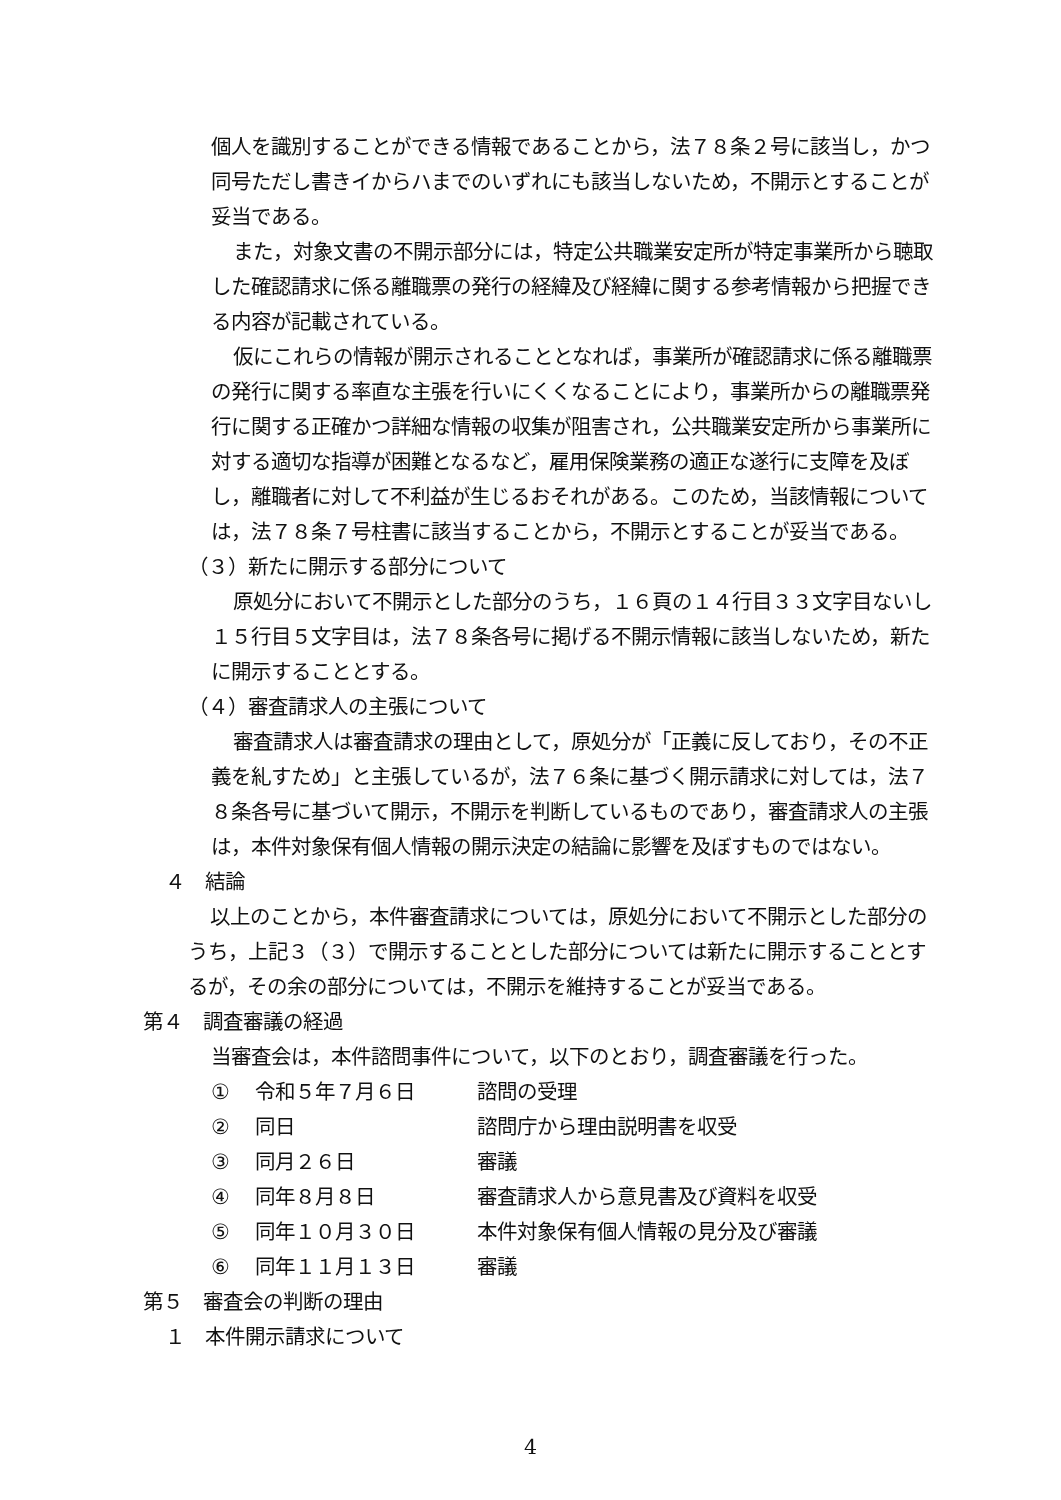個人を識別することができる情報であることから，法７８条２号に該当し，かつ同号ただし書きイからハまでのいずれにも該当しないため，不開示とすることが妥当である。
また，対象文書の不開示部分には，特定公共職業安定所が特定事業所から聴取した確認請求に係る離職票の発行の経緯及び経緯に関する参考情報から把握できる内容が記載されている。
仮にこれらの情報が開示されることとなれば，事業所が確認請求に係る離職票の発行に関する率直な主張を行いにくくなることにより，事業所からの離職票発行に関する正確かつ詳細な情報の収集が阻害され，公共職業安定所から事業所に対する適切な指導が困難となるなど，雇用保険業務の適正な遂行に支障を及ぼし，離職者に対して不利益が生じるおそれがある。このため，当該情報については，法７８条７号柱書に該当することから，不開示とすることが妥当である。
（３）新たに開示する部分について
原処分において不開示とした部分のうち，１６頁の１４行目３３文字目ないし１５行目５文字目は，法７８条各号に掲げる不開示情報に該当しないため，新たに開示することとする。
（４）審査請求人の主張について
審査請求人は審査請求の理由として，原処分が「正義に反しており，その不正義を糺すため」と主張しているが，法７６条に基づく開示請求に対しては，法７８条各号に基づいて開示，不開示を判断しているものであり，審査請求人の主張は，本件対象保有個人情報の開示決定の結論に影響を及ぼすものではない。
４　結論
以上のことから，本件審査請求については，原処分において不開示とした部分のうち，上記３（３）で開示することとした部分については新たに開示することとするが，その余の部分については，不開示を維持することが妥当である。
第４　調査審議の経過
当審査会は，本件諮問事件について，以下のとおり，調査審議を行った。
① 令和５年７月６日 諮問の受理
② 同日 諮問庁から理由説明書を収受
③ 同月２６日 審議
④ 同年８月８日 審査請求人から意見書及び資料を収受
⑤ 同年１０月３０日 本件対象保有個人情報の見分及び審議
⑥ 同年１１月１３日 審議
第５　審査会の判断の理由
１　本件開示請求について
4